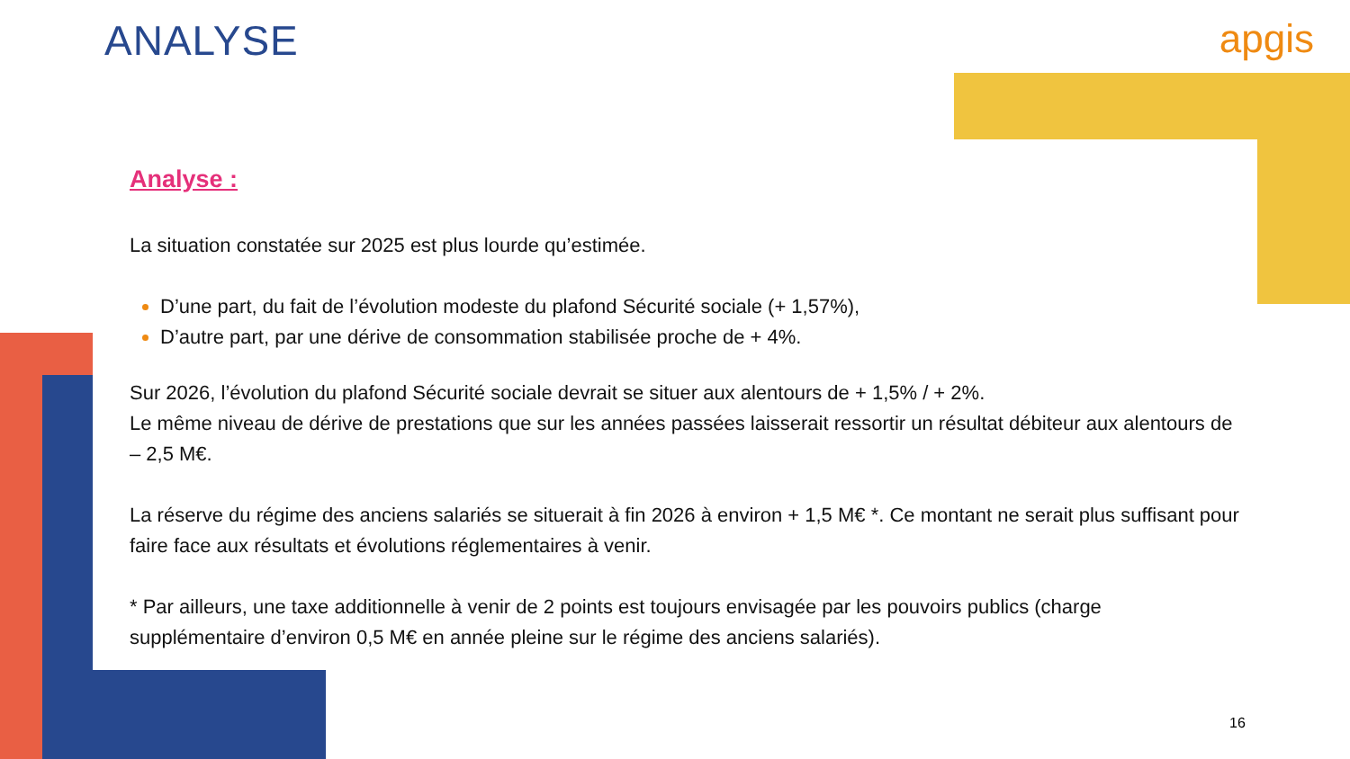ANALYSE apgis
Analyse :
La situation constatée sur 2025 est plus lourde qu’estimée.
D’une part, du fait de l’évolution modeste du plafond Sécurité sociale (+ 1,57%),
D’autre part, par une dérive de consommation stabilisée proche de + 4%.
Sur 2026, l’évolution du plafond Sécurité sociale devrait se situer aux alentours de + 1,5% / + 2%.
Le même niveau de dérive de prestations que sur les années passées laisserait ressortir un résultat débiteur aux alentours de – 2,5 M€.
La réserve du régime des anciens salariés se situerait à fin 2026 à environ + 1,5 M€ *. Ce montant ne serait plus suffisant pour faire face aux résultats et évolutions réglementaires à venir.
* Par ailleurs, une taxe additionnelle à venir de 2 points est toujours envisagée par les pouvoirs publics (charge supplémentaire d’environ 0,5 M€ en année pleine sur le régime des anciens salariés).
16